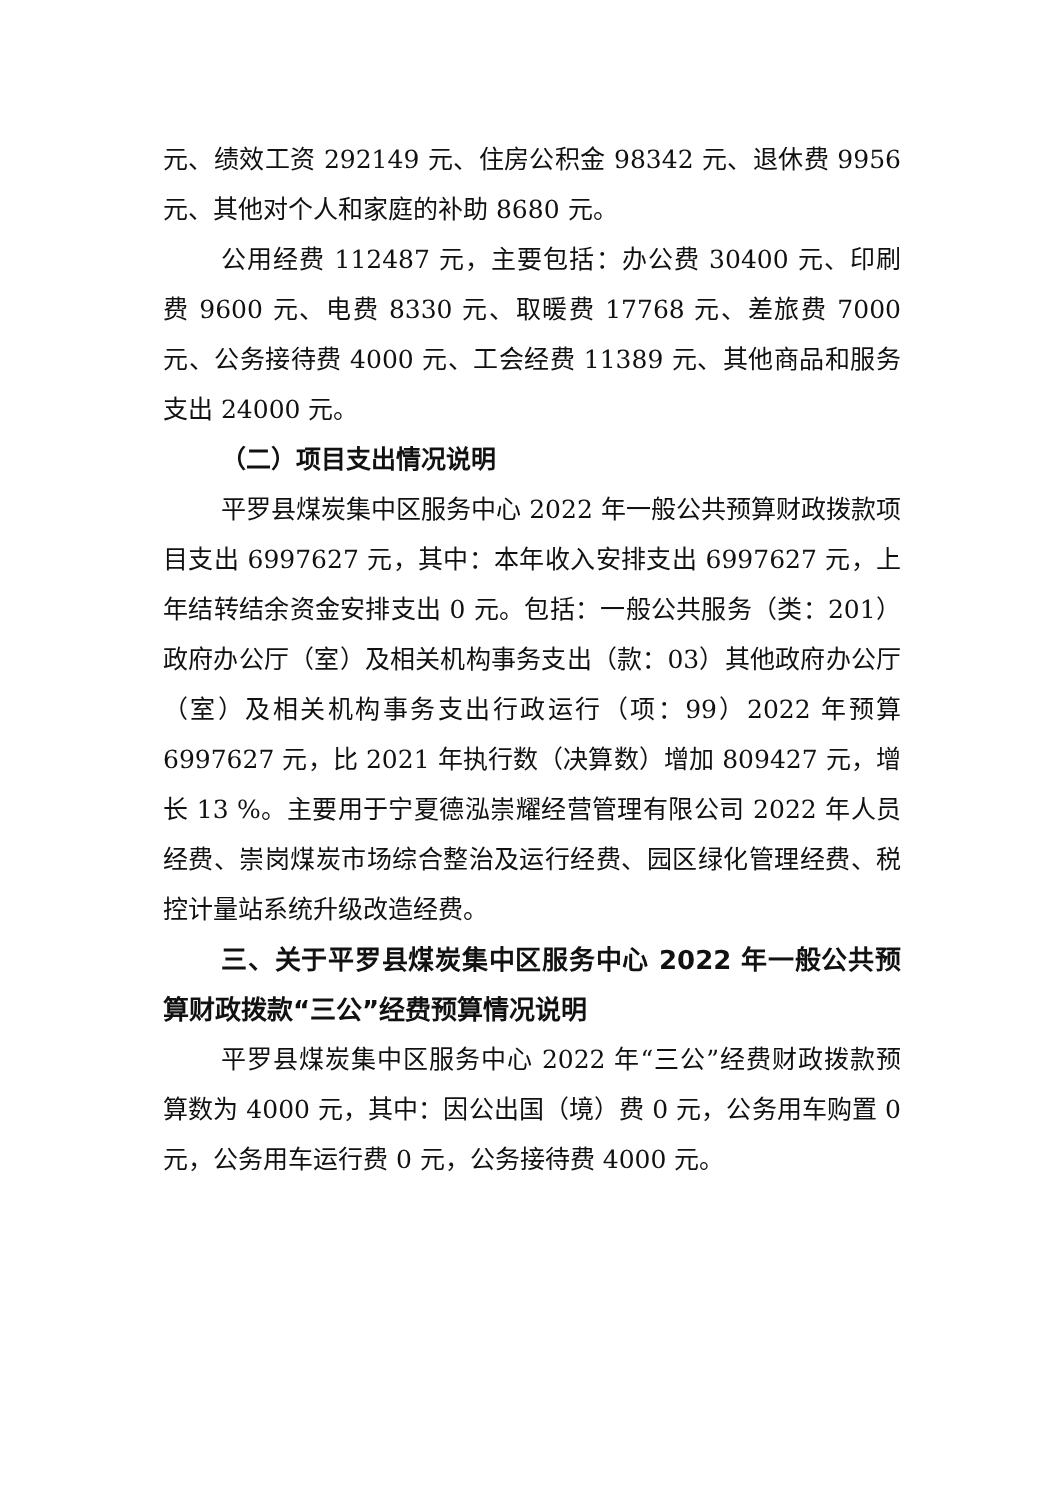元、绩效工资 292149 元、住房公积金 98342 元、退休费 9956 元、其他对个人和家庭的补助 8680 元。
公用经费 112487 元，主要包括：办公费 30400 元、印刷费 9600 元、电费 8330 元、取暖费 17768 元、差旅费 7000 元、公务接待费 4000 元、工会经费 11389 元、其他商品和服务支出 24000 元。
（二）项目支出情况说明
平罗县煤炭集中区服务中心 2022 年一般公共预算财政拨款项目支出 6997627 元，其中：本年收入安排支出 6997627 元，上年结转结余资金安排支出 0 元。包括：一般公共服务（类：201）政府办公厅（室）及相关机构事务支出（款：03）其他政府办公厅（室）及相关机构事务支出行政运行（项：99）2022 年预算 6997627 元，比 2021 年执行数（决算数）增加 809427 元，增长 13 %。主要用于宁夏德泓崇耀经营管理有限公司 2022 年人员经费、崇岗煤炭市场综合整治及运行经费、园区绿化管理经费、税控计量站系统升级改造经费。
三、关于平罗县煤炭集中区服务中心 2022 年一般公共预算财政拨款“三公”经费预算情况说明
平罗县煤炭集中区服务中心 2022 年“三公”经费财政拨款预算数为 4000 元，其中：因公出国（境）费 0 元，公务用车购置 0 元，公务用车运行费 0 元，公务接待费 4000 元。